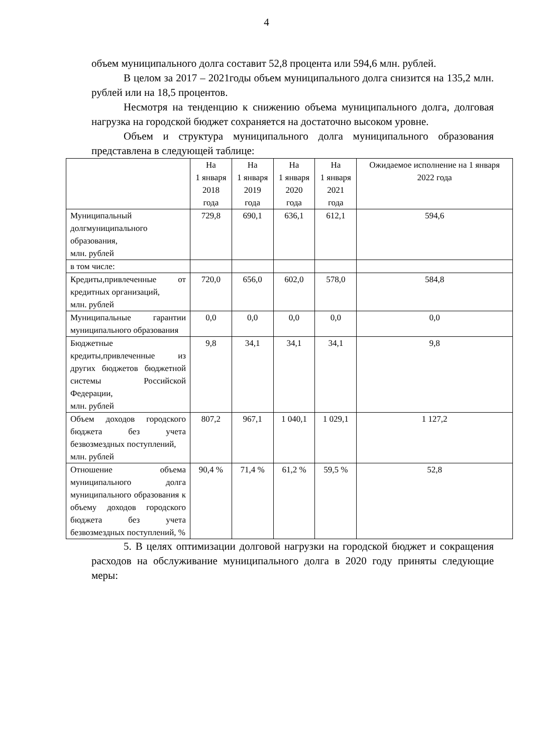4
объем муниципального долга составит 52,8 процента или 594,6 млн. рублей.
В целом за 2017 – 2021годы объем муниципального долга снизится на 135,2 млн. рублей или на 18,5 процентов.
Несмотря на тенденцию к снижению объема муниципального долга, долговая нагрузка на городской бюджет сохраняется на достаточно высоком уровне.
Объем и структура муниципального долга муниципального образования представлена в следующей таблице:
| | На 1 января 2018 года | На 1 января 2019 года | На 1 января 2020 года | На 1 января 2021 года | Ожидаемое исполнение на 1 января 2022 года |
| --- | --- | --- | --- | --- | --- |
| Муниципальный долгмуниципального образования, млн. рублей | 729,8 | 690,1 | 636,1 | 612,1 | 594,6 |
| в том числе: | | | | | |
| Кредиты,привлеченные от кредитных организаций, млн. рублей | 720,0 | 656,0 | 602,0 | 578,0 | 584,8 |
| Муниципальные гарантии муниципального образования | 0,0 | 0,0 | 0,0 | 0,0 | 0,0 |
| Бюджетные кредиты,привлеченные из других бюджетов бюджетной системы Российской Федерации, млн. рублей | 9,8 | 34,1 | 34,1 | 34,1 | 9,8 |
| Объем доходов городского бюджета без учета безвозмездных поступлений, млн. рублей | 807,2 | 967,1 | 1 040,1 | 1 029,1 | 1 127,2 |
| Отношение объема муниципального долга муниципального образования к объему доходов городского бюджета без учета безвозмездных поступлений, % | 90,4 % | 71,4 % | 61,2 % | 59,5 % | 52,8 |
5. В целях оптимизации долговой нагрузки на городской бюджет и сокращения расходов на обслуживание муниципального долга в 2020 году приняты следующие меры: